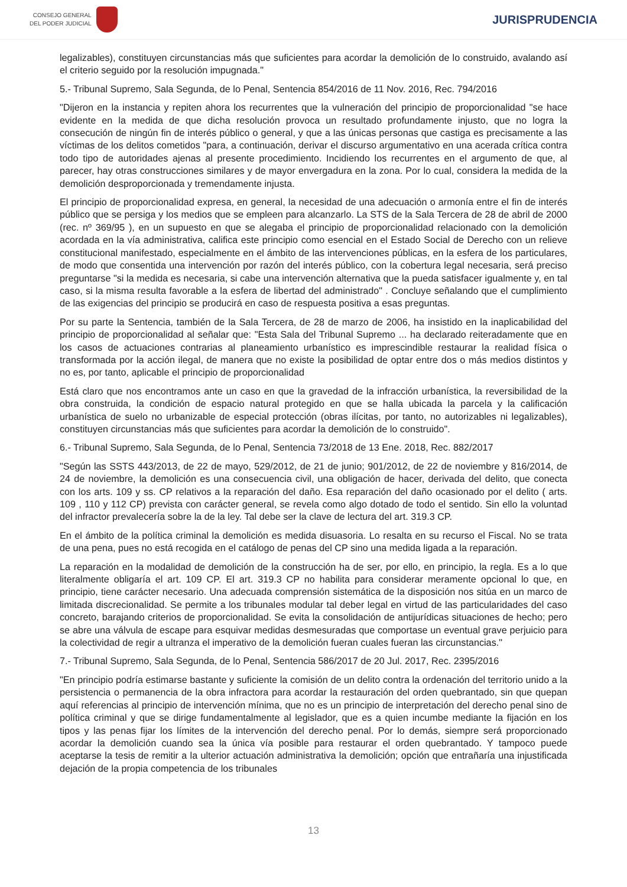CONSEJO GENERAL
DEL PODER JUDICIAL
JURISPRUDENCIA
legalizables), constituyen circunstancias más que suficientes para acordar la demolición de lo construido, avalando así el criterio seguido por la resolución impugnada."
5.- Tribunal Supremo, Sala Segunda, de lo Penal, Sentencia 854/2016 de 11 Nov. 2016, Rec. 794/2016
"Dijeron en la instancia y repiten ahora los recurrentes que la vulneración del principio de proporcionalidad "se hace evidente en la medida de que dicha resolución provoca un resultado profundamente injusto, que no logra la consecución de ningún fin de interés público o general, y que a las únicas personas que castiga es precisamente a las víctimas de los delitos cometidos "para, a continuación, derivar el discurso argumentativo en una acerada crítica contra todo tipo de autoridades ajenas al presente procedimiento. Incidiendo los recurrentes en el argumento de que, al parecer, hay otras construcciones similares y de mayor envergadura en la zona. Por lo cual, considera la medida de la demolición desproporcionada y tremendamente injusta.
El principio de proporcionalidad expresa, en general, la necesidad de una adecuación o armonía entre el fin de interés público que se persiga y los medios que se empleen para alcanzarlo. La STS de la Sala Tercera de 28 de abril de 2000 (rec. nº 369/95 ), en un supuesto en que se alegaba el principio de proporcionalidad relacionado con la demolición acordada en la vía administrativa, califica este principio como esencial en el Estado Social de Derecho con un relieve constitucional manifestado, especialmente en el ámbito de las intervenciones públicas, en la esfera de los particulares, de modo que consentida una intervención por razón del interés público, con la cobertura legal necesaria, será preciso preguntarse "si la medida es necesaria, si cabe una intervención alternativa que la pueda satisfacer igualmente y, en tal caso, si la misma resulta favorable a la esfera de libertad del administrado" . Concluye señalando que el cumplimiento de las exigencias del principio se producirá en caso de respuesta positiva a esas preguntas.
Por su parte la Sentencia, también de la Sala Tercera, de 28 de marzo de 2006, ha insistido en la inaplicabilidad del principio de proporcionalidad al señalar que: "Esta Sala del Tribunal Supremo ... ha declarado reiteradamente que en los casos de actuaciones contrarias al planeamiento urbanístico es imprescindible restaurar la realidad física o transformada por la acción ilegal, de manera que no existe la posibilidad de optar entre dos o más medios distintos y no es, por tanto, aplicable el principio de proporcionalidad
Está claro que nos encontramos ante un caso en que la gravedad de la infracción urbanística, la reversibilidad de la obra construida, la condición de espacio natural protegido en que se halla ubicada la parcela y la calificación urbanística de suelo no urbanizable de especial protección (obras ilícitas, por tanto, no autorizables ni legalizables), constituyen circunstancias más que suficientes para acordar la demolición de lo construido".
6.- Tribunal Supremo, Sala Segunda, de lo Penal, Sentencia 73/2018 de 13 Ene. 2018, Rec. 882/2017
"Según las SSTS 443/2013, de 22 de mayo, 529/2012, de 21 de junio; 901/2012, de 22 de noviembre y 816/2014, de 24 de noviembre, la demolición es una consecuencia civil, una obligación de hacer, derivada del delito, que conecta con los arts. 109 y ss. CP relativos a la reparación del daño. Esa reparación del daño ocasionado por el delito ( arts. 109 , 110 y 112 CP) prevista con carácter general, se revela como algo dotado de todo el sentido. Sin ello la voluntad del infractor prevalecería sobre la de la ley. Tal debe ser la clave de lectura del art. 319.3 CP.
En el ámbito de la política criminal la demolición es medida disuasoria. Lo resalta en su recurso el Fiscal. No se trata de una pena, pues no está recogida en el catálogo de penas del CP sino una medida ligada a la reparación.
La reparación en la modalidad de demolición de la construcción ha de ser, por ello, en principio, la regla. Es a lo que literalmente obligaría el art. 109 CP. El art. 319.3 CP no habilita para considerar meramente opcional lo que, en principio, tiene carácter necesario. Una adecuada comprensión sistemática de la disposición nos sitúa en un marco de limitada discrecionalidad. Se permite a los tribunales modular tal deber legal en virtud de las particularidades del caso concreto, barajando criterios de proporcionalidad. Se evita la consolidación de antijurídicas situaciones de hecho; pero se abre una válvula de escape para esquivar medidas desmesuradas que comportase un eventual grave perjuicio para la colectividad de regir a ultranza el imperativo de la demolición fueran cuales fueran las circunstancias."
7.- Tribunal Supremo, Sala Segunda, de lo Penal, Sentencia 586/2017 de 20 Jul. 2017, Rec. 2395/2016
"En principio podría estimarse bastante y suficiente la comisión de un delito contra la ordenación del territorio unido a la persistencia o permanencia de la obra infractora para acordar la restauración del orden quebrantado, sin que quepan aquí referencias al principio de intervención mínima, que no es un principio de interpretación del derecho penal sino de política criminal y que se dirige fundamentalmente al legislador, que es a quien incumbe mediante la fijación en los tipos y las penas fijar los límites de la intervención del derecho penal. Por lo demás, siempre será proporcionado acordar la demolición cuando sea la única vía posible para restaurar el orden quebrantado. Y tampoco puede aceptarse la tesis de remitir a la ulterior actuación administrativa la demolición; opción que entrañaría una injustificada dejación de la propia competencia de los tribunales
13